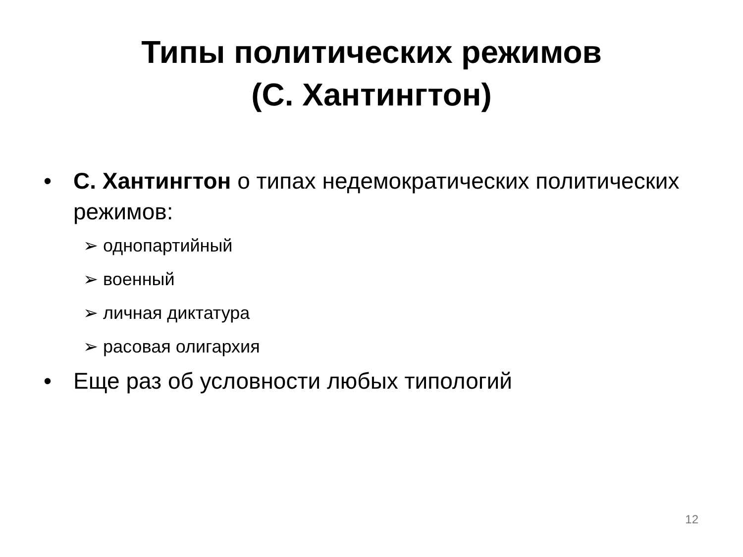Типы политических режимов
(С. Хантингтон)
• С. Хантингтон о типах недемократических политических режимов:
➢ однопартийный
➢ военный
➢ личная диктатура
➢ расовая олигархия
• Еще раз об условности любых типологий
12